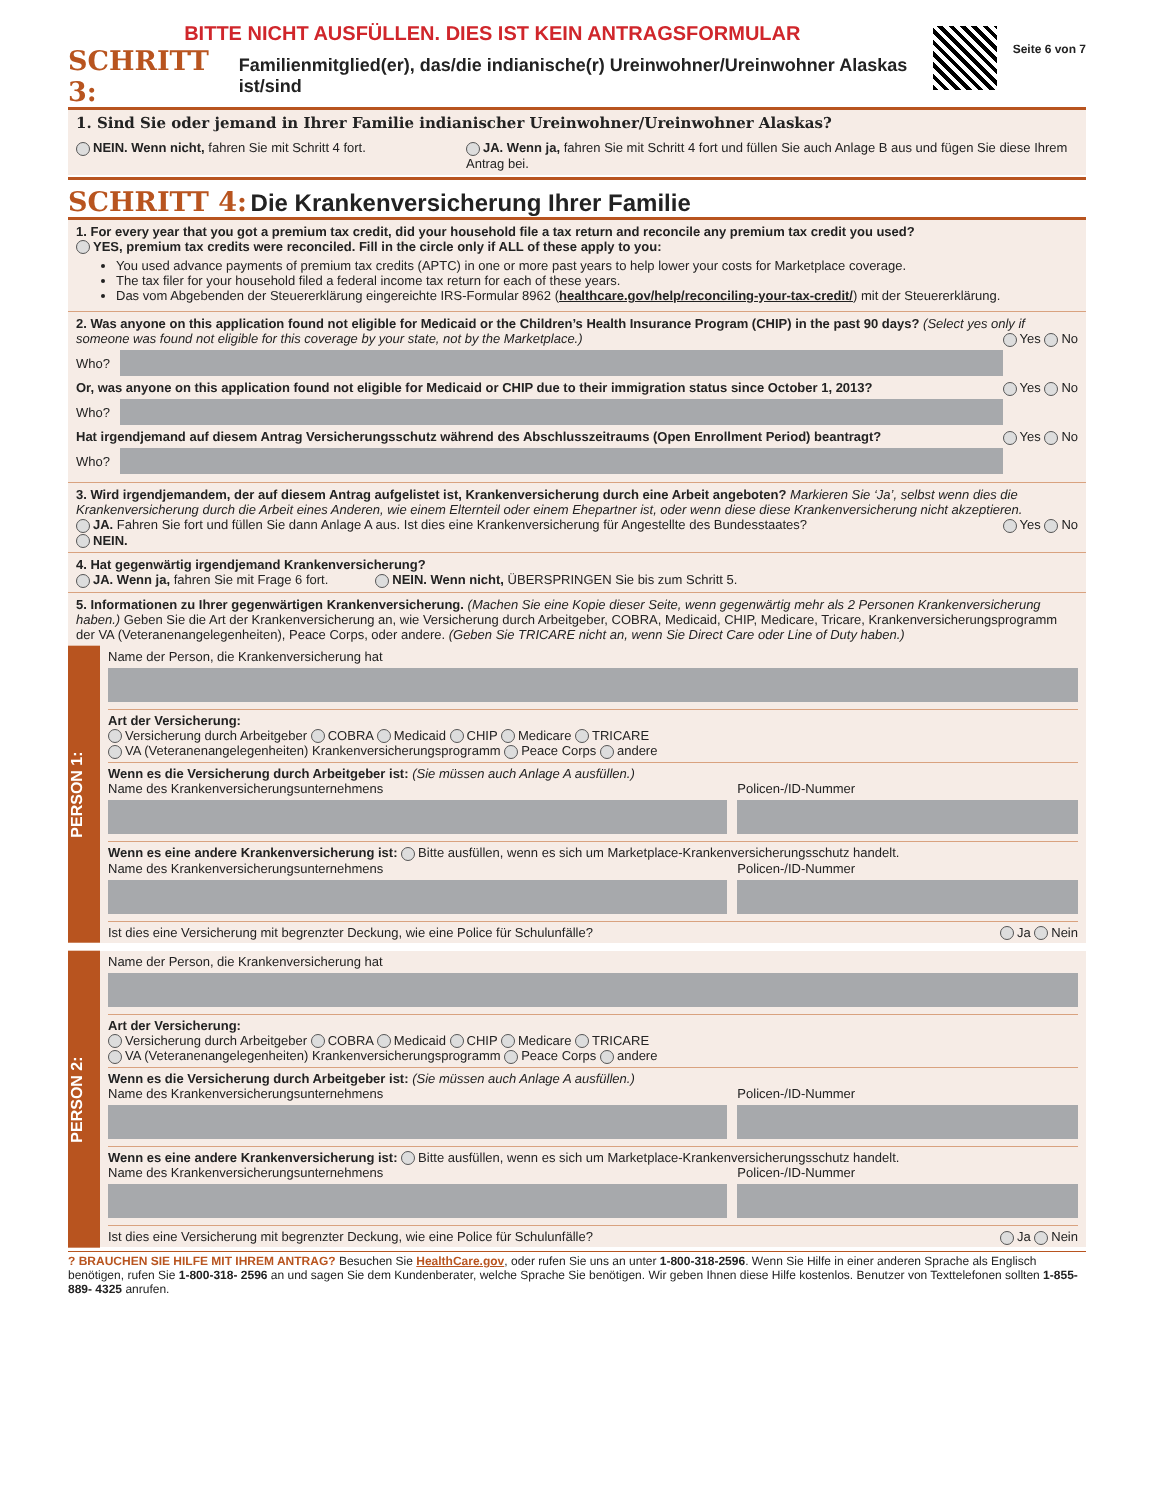BITTE NICHT AUSFÜLLEN. DIES IST KEIN ANTRAGSFORMULAR
SCHRITT 3: Familienmitglied(er), das/die indianische(r) Ureinwohner/Ureinwohner Alaskas ist/sind
Seite 6 von 7
1. Sind Sie oder jemand in Ihrer Familie indianischer Ureinwohner/Ureinwohner Alaskas?
NEIN. Wenn nicht, fahren Sie mit Schritt 4 fort. JA. Wenn ja, fahren Sie mit Schritt 4 fort und füllen Sie auch Anlage B aus und fügen Sie diese Ihrem Antrag bei.
SCHRITT 4: Die Krankenversicherung Ihrer Familie
1. For every year that you got a premium tax credit, did your household file a tax return and reconcile any premium tax credit you used?
YES, premium tax credits were reconciled. Fill in the circle only if ALL of these apply to you:
You used advance payments of premium tax credits (APTC) in one or more past years to help lower your costs for Marketplace coverage.
The tax filer for your household filed a federal income tax return for each of these years.
Das vom Abgebenden der Steuererklärung eingereichte IRS-Formular 8962 (healthcare.gov/help/reconciling-your-tax-credit/) mit der Steuererklärung.
2. Was anyone on this application found not eligible for Medicaid or the Children’s Health Insurance Program (CHIP) in the past 90 days? (Select yes only if someone was found not eligible for this coverage by your state, not by the Marketplace.) Yes No
Who?
Or, was anyone on this application found not eligible for Medicaid or CHIP due to their immigration status since October 1, 2013? Yes No
Who?
Hat irgendjemand auf diesem Antrag Versicherungsschutz während des Abschlusszeitraums (Open Enrollment Period) beantragt? Yes No
Who?
3. Wird irgendjemandem, der auf diesem Antrag aufgelistet ist, Krankenversicherung durch eine Arbeit angeboten? Markieren Sie ‘Ja’, selbst wenn dies die Krankenversicherung durch die Arbeit eines Anderen, wie einem Elternteil oder einem Ehepartner ist, oder wenn diese diese Krankenversicherung nicht akzeptieren.
JA. Fahren Sie fort und füllen Sie dann Anlage A aus. Ist dies eine Krankenversicherung für Angestellte des Bundesstaates? Yes No
NEIN.
4. Hat gegenwärtig irgendjemand Krankenversicherung?
JA. Wenn ja, fahren Sie mit Frage 6 fort. NEIN. Wenn nicht, ÜBERSPRINGEN Sie bis zum Schritt 5.
5. Informationen zu Ihrer gegenwärtigen Krankenversicherung. (Machen Sie eine Kopie dieser Seite, wenn gegenwärtig mehr als 2 Personen Krankenversicherung haben.) Geben Sie die Art der Krankenversicherung an, wie Versicherung durch Arbeitgeber, COBRA, Medicaid, CHIP, Medicare, Tricare, Krankenversicherungsprogramm der VA (Veteranenangelegenheiten), Peace Corps, oder andere. (Geben Sie TRICARE nicht an, wenn Sie Direct Care oder Line of Duty haben.)
PERSON 1:
Name der Person, die Krankenversicherung hat
Art der Versicherung:
Versicherung durch Arbeitgeber COBRA Medicaid CHIP Medicare TRICARE
VA (Veteranenangelegenheiten) Krankenversicherungsprogramm Peace Corps andere
Wenn es die Versicherung durch Arbeitgeber ist: (Sie müssen auch Anlage A ausfüllen.)
Name des Krankenversicherungsunternehmens
Policen-/ID-Nummer
Wenn es eine andere Krankenversicherung ist: Bitte ausfüllen, wenn es sich um Marketplace-Krankenversicherungsschutz handelt.
Name des Krankenversicherungsunternehmens
Policen-/ID-Nummer
Ist dies eine Versicherung mit begrenzter Deckung, wie eine Police für Schulunfälle? Ja Nein
PERSON 2:
Name der Person, die Krankenversicherung hat
Art der Versicherung:
Versicherung durch Arbeitgeber COBRA Medicaid CHIP Medicare TRICARE
VA (Veteranenangelegenheiten) Krankenversicherungsprogramm Peace Corps andere
Wenn es die Versicherung durch Arbeitgeber ist: (Sie müssen auch Anlage A ausfüllen.)
Name des Krankenversicherungsunternehmens
Policen-/ID-Nummer
Wenn es eine andere Krankenversicherung ist: Bitte ausfüllen, wenn es sich um Marketplace-Krankenversicherungsschutz handelt.
Name des Krankenversicherungsunternehmens
Policen-/ID-Nummer
Ist dies eine Versicherung mit begrenzter Deckung, wie eine Police für Schulunfälle? Ja Nein
? BRAUCHEN SIE HILFE MIT IHREM ANTRAG? Besuchen Sie HealthCare.gov, oder rufen Sie uns an unter 1-800-318-2596. Wenn Sie Hilfe in einer anderen Sprache als Englisch benötigen, rufen Sie 1-800-318- 2596 an und sagen Sie dem Kundenberater, welche Sprache Sie benötigen. Wir geben Ihnen diese Hilfe kostenlos. Benutzer von Texttelefonen sollten 1-855-889- 4325 anrufen.